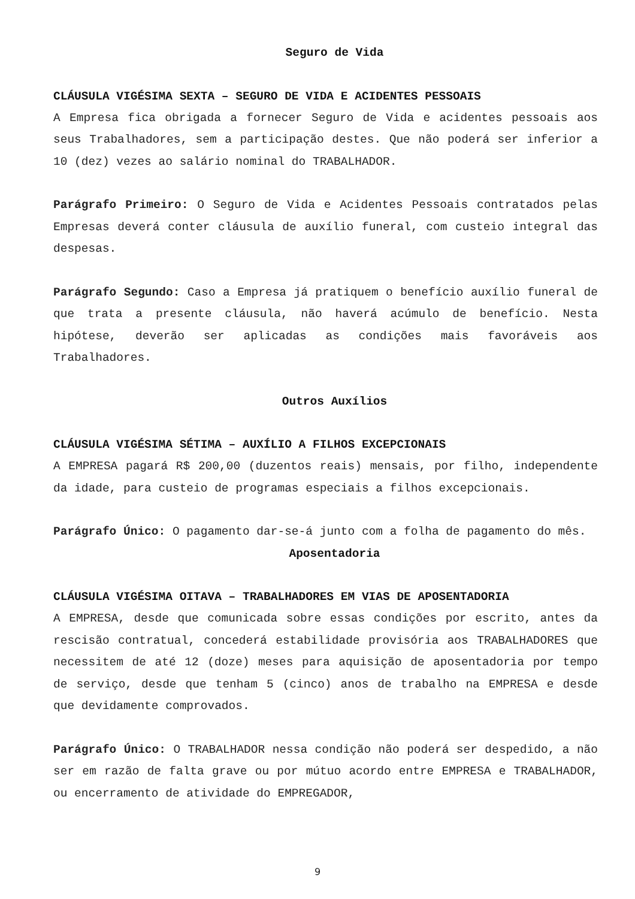Seguro de Vida
CLÁUSULA VIGÉSIMA SEXTA – SEGURO DE VIDA E ACIDENTES PESSOAIS
A Empresa fica obrigada a fornecer Seguro de Vida e acidentes pessoais aos seus Trabalhadores, sem a participação destes. Que não poderá ser inferior a 10 (dez) vezes ao salário nominal do TRABALHADOR.
Parágrafo Primeiro: O Seguro de Vida e Acidentes Pessoais contratados pelas Empresas deverá conter cláusula de auxílio funeral, com custeio integral das despesas.
Parágrafo Segundo: Caso a Empresa já pratiquem o benefício auxílio funeral de que trata a presente cláusula, não haverá acúmulo de benefício. Nesta hipótese, deverão ser aplicadas as condições mais favoráveis aos Trabalhadores.
Outros Auxílios
CLÁUSULA VIGÉSIMA SÉTIMA – AUXÍLIO A FILHOS EXCEPCIONAIS
A EMPRESA pagará R$ 200,00 (duzentos reais) mensais, por filho, independente da idade, para custeio de programas especiais a filhos excepcionais.
Parágrafo Único: O pagamento dar-se-á junto com a folha de pagamento do mês.
Aposentadoria
CLÁUSULA VIGÉSIMA OITAVA – TRABALHADORES EM VIAS DE APOSENTADORIA
A EMPRESA, desde que comunicada sobre essas condições por escrito, antes da rescisão contratual, concederá estabilidade provisória aos TRABALHADORES que necessitem de até 12 (doze) meses para aquisição de aposentadoria por tempo de serviço, desde que tenham 5 (cinco) anos de trabalho na EMPRESA e desde que devidamente comprovados.
Parágrafo Único: O TRABALHADOR nessa condição não poderá ser despedido, a não ser em razão de falta grave ou por mútuo acordo entre EMPRESA e TRABALHADOR, ou encerramento de atividade do EMPREGADOR,
9